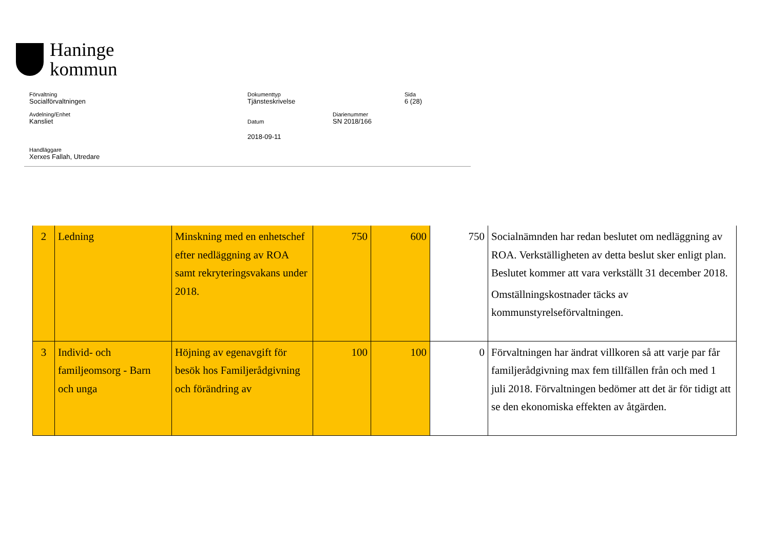Haninge
kommun
Förvaltning
Socialförvaltningen
Dokumenttyp
Tjänsteskrivelse
Sida
6 (28)
Avdelning/Enhet
Kansliet
Datum
2018-09-11
Diarienummer
SN 2018/166
Handläggare
Xerxes Fallah, Utredare
| 2 | Ledning | Minskning med en enhetschef efter nedläggning av ROA samt rekryteringsvakans under 2018. | 750 | 600 | 750 | Socialnämnden har redan beslutet om nedläggning av ROA. Verkställigheten av detta beslut sker enligt plan. Beslutet kommer att vara verkställt 31 december 2018. Omställningskostnader täcks av kommunstyrelseförvaltningen. |
| 3 | Individ- och familjeomsorg - Barn och unga | Höjning av egenavgift för besök hos Familjerådgivning och förändring av | 100 | 100 | 0 | Förvaltningen har ändrat villkoren så att varje par får familjerådgivning max fem tillfällen från och med 1 juli 2018. Förvaltningen bedömer att det är för tidigt att se den ekonomiska effekten av åtgärden. |